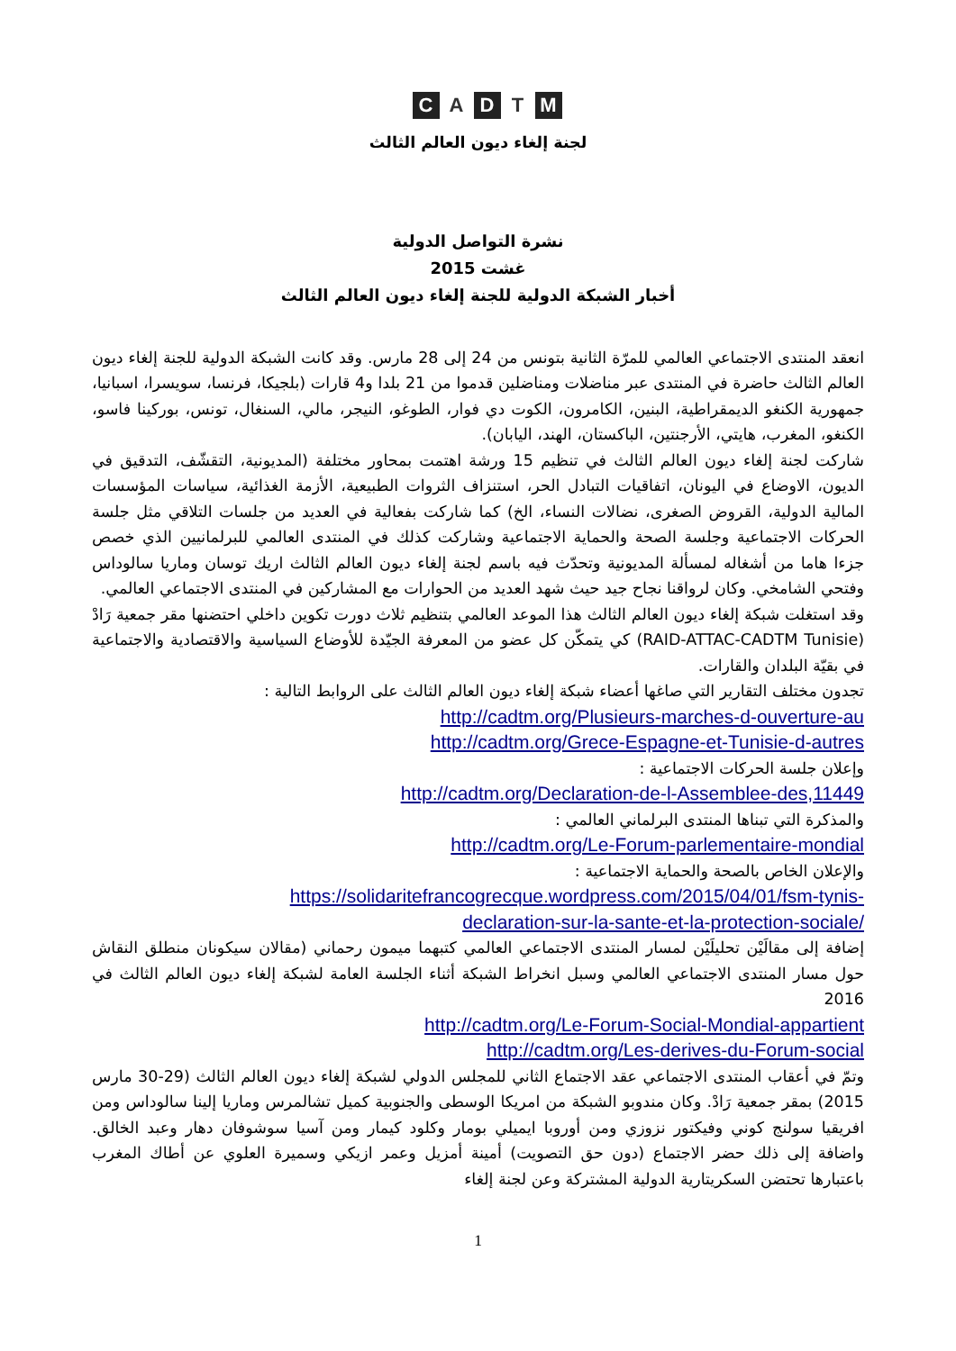C A D T M
لجنة إلغاء ديون العالم الثالث
نشرة التواصل الدولية
غشت 2015
أخبار الشبكة الدولية للجنة إلغاء ديون العالم الثالث
انعقد المنتدى الاجتماعي العالمي للمرّة الثانية بتونس من 24 إلى 28 مارس. وقد كانت الشبكة الدولية للجنة إلغاء ديون العالم الثالث حاضرة في المنتدى عبر مناضلات ومناضلين قدموا من 21 بلدا و4 قارات (بلجيكا، فرنسا، سويسرا، اسبانيا، جمهورية الكنغو الديمقراطية، البنين، الكامرون، الكوت دي فوار، الطوغو، النيجر، مالي، السنغال، تونس، بوركينا فاسو، الكنغو، المغرب، هايتي، الأرجنتين، الباكستان، الهند، اليابان).
شاركت لجنة إلغاء ديون العالم الثالث في تنظيم 15 ورشة اهتمت بمحاور مختلفة (المديونية، التقشّف، التدقيق في الديون، الاوضاع في اليونان، اتفاقيات التبادل الحر، استنزاف الثروات الطبيعية، الأزمة الغذائية، سياسات المؤسسات المالية الدولية، القروض الصغرى، نضالات النساء، الخ) كما شاركت بفعالية في العديد من جلسات التلاقي مثل جلسة الحركات الاجتماعية وجلسة الصحة والحماية الاجتماعية وشاركت كذلك في المنتدى العالمي للبرلمانيين الذي خصص جزءا هاما من أشغاله لمسألة المديونية وتحدّث فيه باسم لجنة إلغاء ديون العالم الثالث اريك توسان وماريا سالوداس وفتحي الشامخي. وكان لرواقنا نجاح جيد حيث شهد العديد من الحوارات مع المشاركين في المنتدى الاجتماعي العالمي.
وقد استغلت شبكة إلغاء ديون العالم الثالث هذا الموعد العالمي بتنظيم ثلاث دورت تكوين داخلي احتضنها مقر جمعية رَادْ (RAID-ATTAC-CADTM Tunisie) كي يتمكّن كل عضو من المعرفة الجيّدة للأوضاع السياسية والاقتصادية والاجتماعية في بقيّة البلدان والقارات.
تجدون مختلف التقارير التي صاغها أعضاء شبكة إلغاء ديون العالم الثالث على الروابط التالية :
http://cadtm.org/Plusieurs-marches-d-ouverture-au
http://cadtm.org/Grece-Espagne-et-Tunisie-d-autres
وإعلان جلسة الحركات الاجتماعية :
http://cadtm.org/Declaration-de-l-Assemblee-des,11449
والمذكرة التي تبناها المنتدى البرلماني العالمي :
http://cadtm.org/Le-Forum-parlementaire-mondial
والإعلان الخاص بالصحة والحماية الاجتماعية :
https://solidaritefrancogrecque.wordpress.com/2015/04/01/fsm-tynis-
declaration-sur-la-sante-et-la-protection-sociale/
إضافة إلى مقالَيْن تحليلَيْن لمسار المنتدى الاجتماعي العالمي كتبهما ميمون رحماني (مقالان سيكونان منطلق النقاش حول مسار المنتدى الاجتماعي العالمي وسبل انخراط الشبكة أثناء الجلسة العامة لشبكة إلغاء ديون العالم الثالث في 2016
http://cadtm.org/Le-Forum-Social-Mondial-appartient
http://cadtm.org/Les-derives-du-Forum-social
وتمّ في أعقاب المنتدى الاجتماعي عقد الاجتماع الثاني للمجلس الدولي لشبكة إلغاء ديون العالم الثالث (29-30 مارس 2015) بمقر جمعية رَادْ. وكان مندوبو الشبكة من امريكا الوسطى والجنوبية كميل تشالمرس وماريا إلينا سالوداس ومن افريقيا سولنج كوني وفيكتور نزوزي ومن أوروبا ايميلي بومار وكلود كيمار ومن آسيا سوشوفان دهار وعبد الخالق. واضافة إلى ذلك حضر الاجتماع (دون حق التصويت) أمينة أمزيل وعمر ازيكي وسميرة العلوي عن أطاك المغرب باعتبارها تحتضن السكريتارية الدولية المشتركة وعن لجنة إلغاء
1